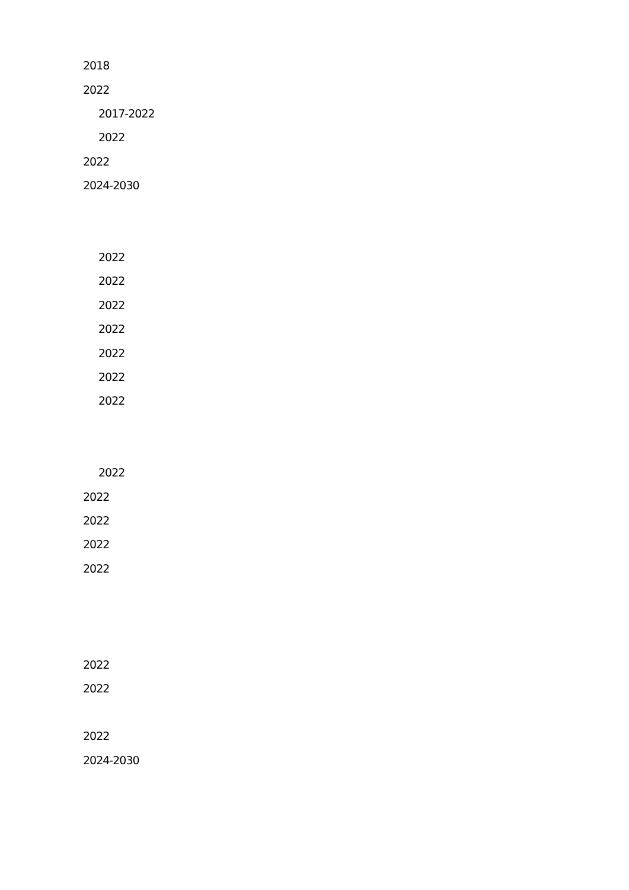2018
2022
2017-2022
2022
2022
2024-2030
2022
2022
2022
2022
2022
2022
2022
2022
2022
2022
2022
2022
2022
2022
2022
2024-2030